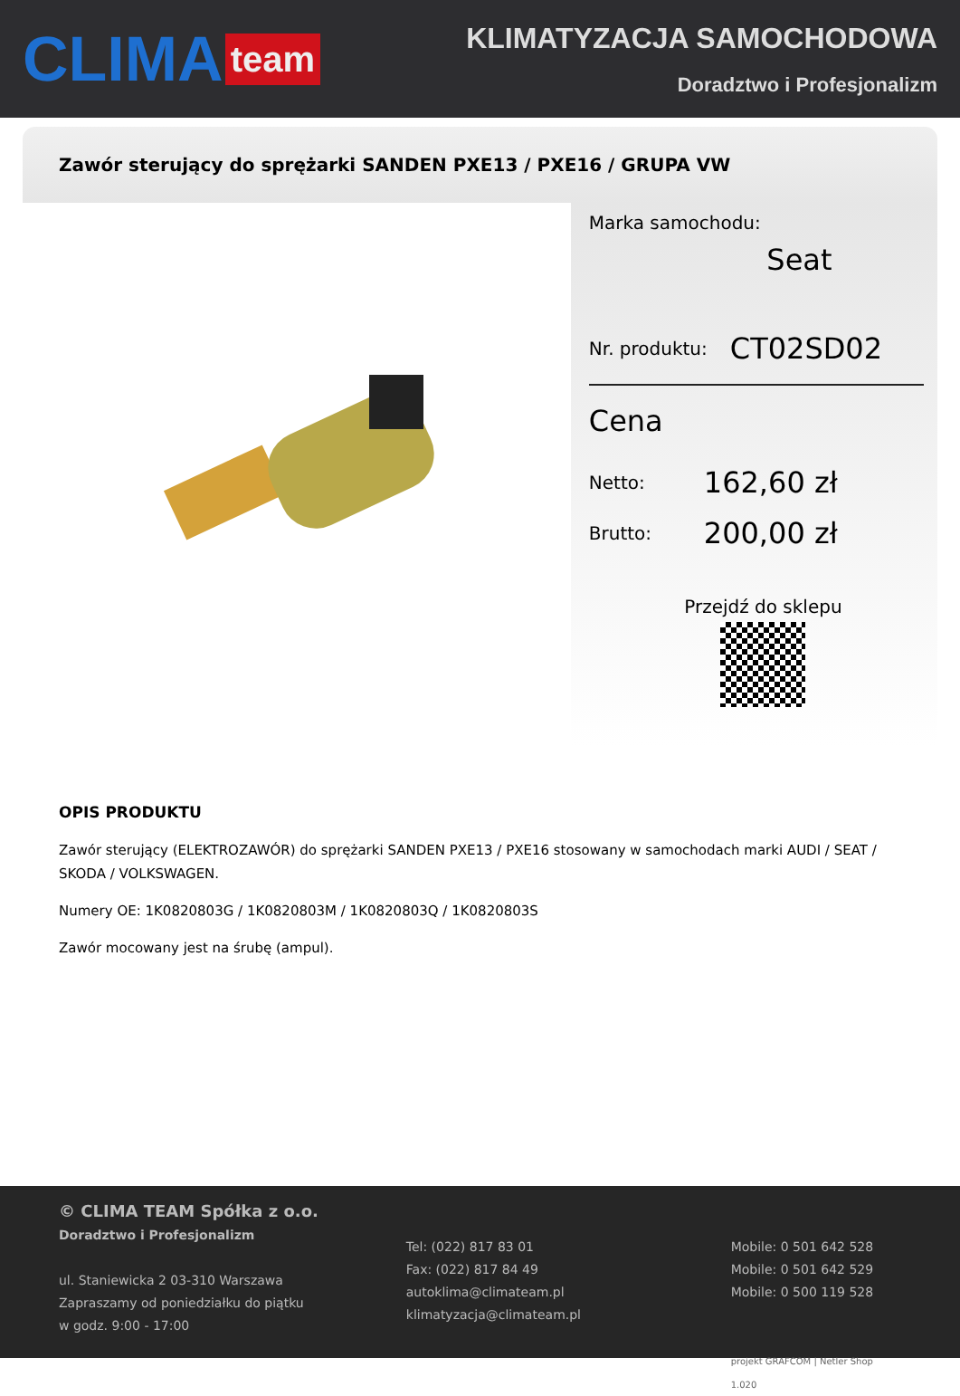CLIMA team
KLIMATYZACJA SAMOCHODOWA
Doradztwo i Profesjonalizm
Zawór sterujący do sprężarki SANDEN PXE13 / PXE16 / GRUPA VW
Marka samochodu:
Seat
Nr. produktu: CT02SD02
Cena
Netto: 162,60 zł
Brutto: 200,00 zł
Przejdź do sklepu
OPIS PRODUKTU
Zawór sterujący (ELEKTROZAWÓR) do sprężarki SANDEN PXE13 / PXE16 stosowany w samochodach marki AUDI / SEAT / SKODA / VOLKSWAGEN.
Numery OE: 1K0820803G / 1K0820803M / 1K0820803Q / 1K0820803S
Zawór mocowany jest na śrubę (ampul).
© CLIMA TEAM Spółka z o.o.
Doradztwo i Profesjonalizm
ul. Staniewicka 2 03-310 Warszawa
Zapraszamy od poniedziałku do piątku
w godz. 9:00 - 17:00
Tel: (022) 817 83 01
Fax: (022) 817 84 49
autoklima@climateam.pl
klimatyzacja@climateam.pl
Mobile: 0 501 642 528
Mobile: 0 501 642 529
Mobile: 0 500 119 528
projekt GRAFCOM | Netler Shop 1.020